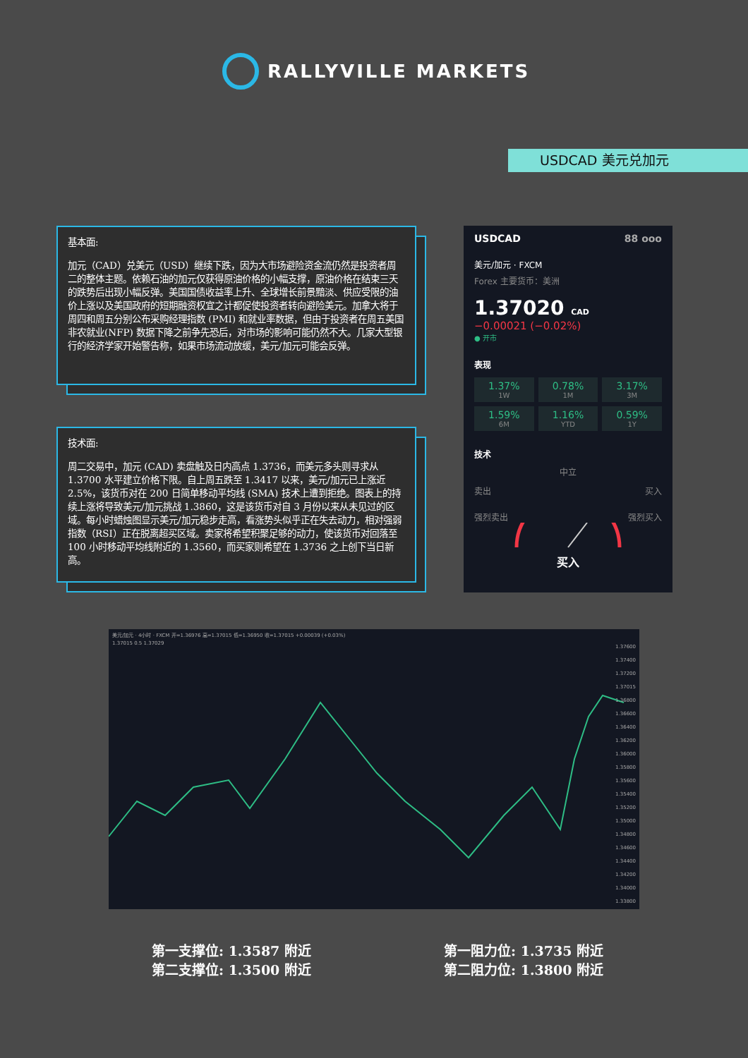RALLYVILLE MARKETS
USDCAD 美元兑加元
基本面:
加元（CAD）兑美元（USD）继续下跌，因为大市场避险资金流仍然是投资者周二的整体主题。依赖石油的加元仅获得原油价格的小幅支撑，原油价格在结束三天的跌势后出现小幅反弹。美国国债收益率上升、全球增长前景黯淡、供应受限的油价上涨以及美国政府的短期融资权宜之计都促使投资者转向避险美元。加拿大将于周四和周五分别公布采购经理指数 (PMI) 和就业率数据，但由于投资者在周五美国非农就业(NFP) 数据下降之前争先恐后，对市场的影响可能仍然不大。几家大型银行的经济学家开始警告称，如果市场流动放缓，美元/加元可能会反弹。
技术面:
周二交易中，加元 (CAD) 卖盘触及日内高点 1.3736，而美元多头则寻求从 1.3700 水平建立价格下限。自上周五跌至 1.3417 以来，美元/加元已上涨近 2.5%，该货币对在 200 日简单移动平均线 (SMA) 技术上遭到拒绝。图表上的持续上涨将导致美元/加元挑战 1.3860，这是该货币对自 3 月份以来从未见过的区域。每小时蜡烛图显示美元/加元稳步走高，看涨势头似乎正在失去动力，相对强弱指数（RSI）正在脱离超买区域。卖家将希望积聚足够的动力，使该货币对回落至 100 小时移动平均线附近的 1.3560，而买家则希望在 1.3736 之上创下当日新高。
USDCAD 88 ooo
美元/加元 · FXCM
Forex 主要货币：美洲
1.37020 CAD
−0.00021 (−0.02%)
● 开市
表现
1.37%
1W
0.78%
1M
3.17%
3M
1.59%
6M
1.16%
YTD
0.59%
1Y
技术
中立
卖出 买入
强烈卖出 强烈买入
买入
美元/加元 · 4小时 · FXCM 开=1.36976 高=1.37015 低=1.36950 收=1.37015 +0.00039 (+0.03%)
1.37015 0.5 1.37029
1.37600
1.37400
1.37200
1.37015
1.36800
1.36600
1.36400
1.36200
1.36000
1.35800
1.35600
1.35400
1.35200
1.35000
1.34800
1.34600
1.34400
1.34200
1.34000
1.33800
第一支撑位: 1.3587 附近
第二支撑位: 1.3500 附近
第一阻力位: 1.3735 附近
第二阻力位: 1.3800 附近